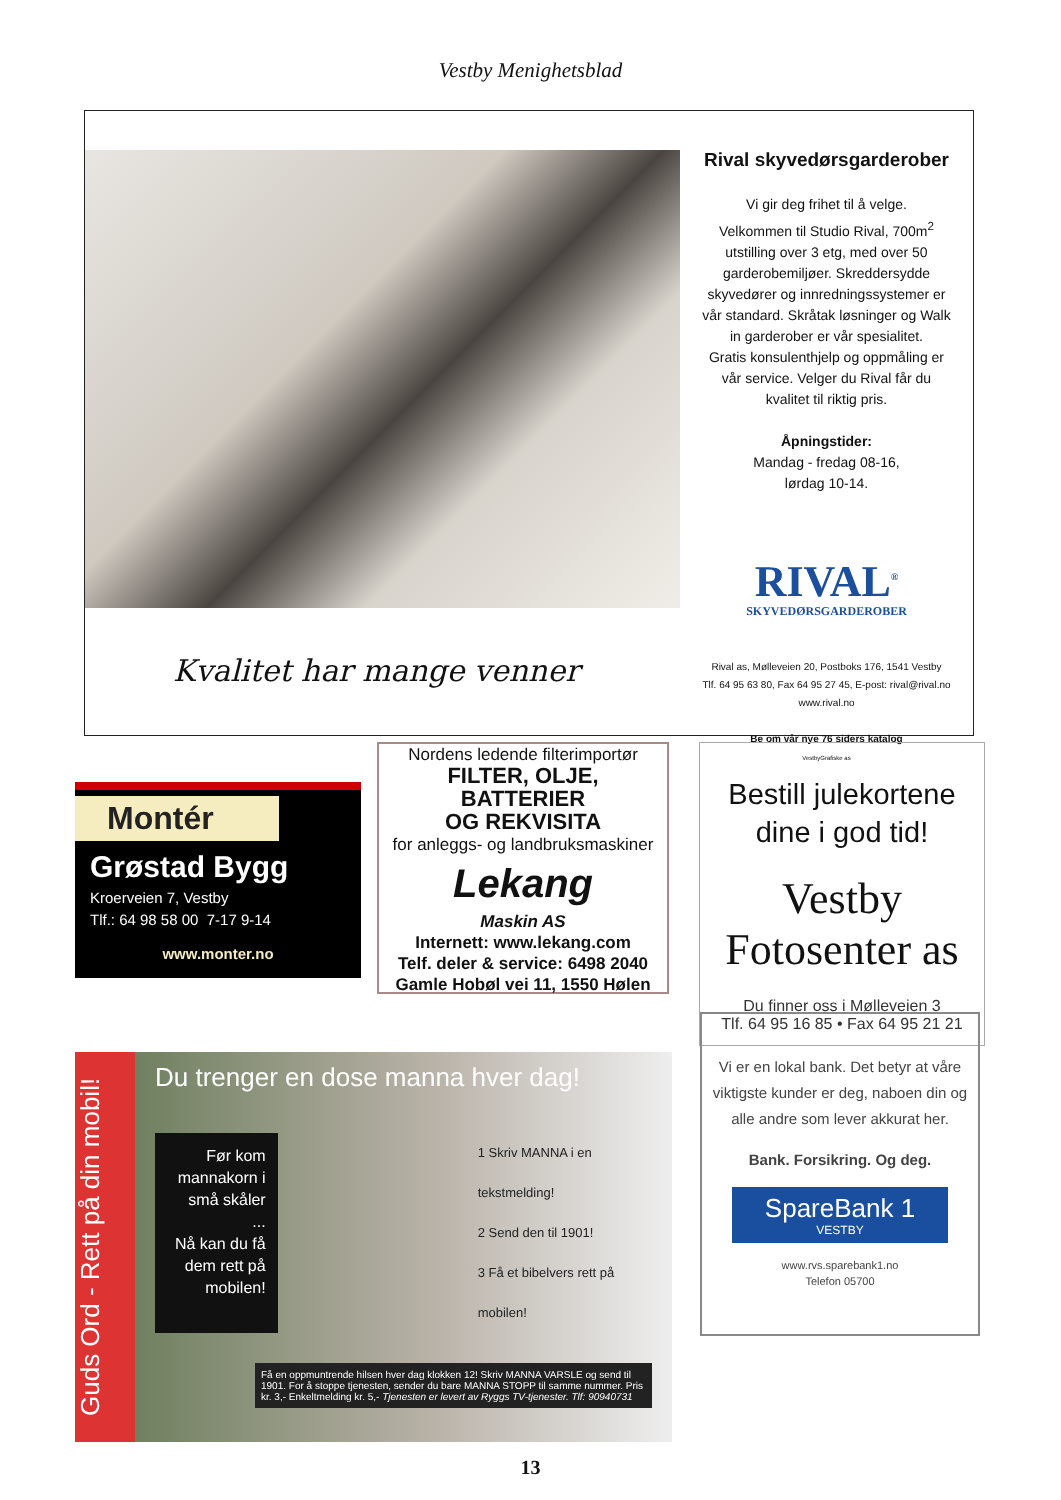Vestby Menighetsblad
Kvalitet har mange venner
Rival skyvedørsgarderober
Vi gir deg frihet til å velge.
Velkommen til Studio Rival, 700m<sup>2</sup>
utstilling over 3 etg, med over 50
garderobemiljøer. Skreddersydde
skyvedører og innredningssystemer er
vår standard. Skråtak løsninger og Walk
in garderober er vår spesialitet.
Gratis konsulenthjelp og oppmåling er
vår service. Velger du Rival får du
kvalitet til riktig pris.
Åpningstider:
Mandag - fredag 08-16,
lørdag 10-14.
RIVAL<sup>®</sup>
SKYVEDØRSGARDEROBER
Rival as, Mølleveien 20, Postboks 176, 1541 Vestby
Tlf. 64 95 63 80, Fax 64 95 27 45, E-post: rival@rival.no
www.rival.no
Be om vår nye 76 siders katalog
VestbyGrafiske as
Montér
Grøstad Bygg
Kroerveien 7, Vestby
Tlf.: 64 98 58 00 7-17 9-14
www.monter.no
Nordens ledende filterimportør
FILTER, OLJE,
BATTERIER
OG REKVISITA
for anleggs- og landbruksmaskiner
Lekang
Maskin AS
Internett: www.lekang.com
Telf. deler & service: 6498 2040
Gamle Hobøl vei 11, 1550 Hølen
Bestill julekortene
dine i god tid!
Vestby Fotosenter as
Du finner oss i Mølleveien 3
Tlf. 64 95 16 85 • Fax 64 95 21 21
Guds Ord - Rett på din mobil!
Du trenger en dose manna hver dag!
Før kom mannakorn i små skåler
...
Nå kan du få dem rett på mobilen!
1 Skriv MANNA i en tekstmelding!
2 Send den til 1901!
3 Få et bibelvers rett på mobilen!
Få en oppmuntrende hilsen hver dag klokken 12! Skriv MANNA VARSLE og send til 1901. For å stoppe tjenesten, sender du bare MANNA STOPP til samme nummer. Pris kr. 3,- Enkeltmelding kr. 5,- Tjenesten er levert av Ryggs TV-tjenester. Tlf: 90940731
Vi er en lokal bank. Det betyr at våre viktigste kunder er deg, naboen din og alle andre som lever akkurat her.
Bank. Forsikring. Og deg.
SpareBank 1
VESTBY
www.rvs.sparebank1.no
Telefon 05700
13